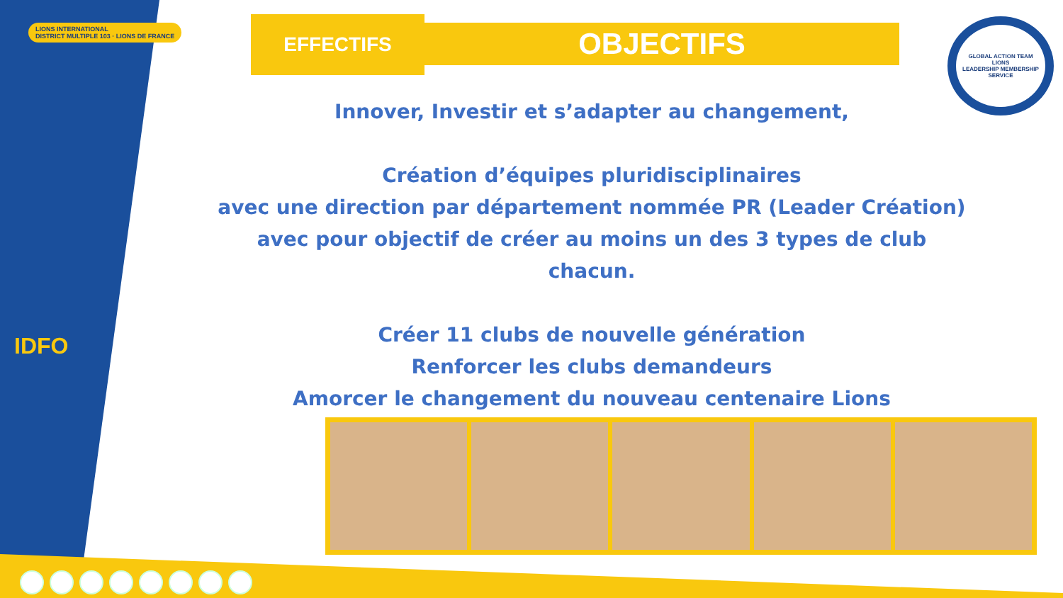LIONS INTERNATIONAL
DISTRICT MULTIPLE 103 · LIONS DE FRANCE
IDFO
EFFECTIFS OBJECTIFS
GLOBAL ACTION TEAM
LIONS
LEADERSHIP MEMBERSHIP SERVICE
Innover, Investir et s’adapter au changement,
Création d’équipes pluridisciplinaires
avec une direction par département nommée PR (Leader Création)
avec pour objectif de créer au moins un des 3 types de club chacun.
Créer 11 clubs de nouvelle génération
Renforcer les clubs demandeurs
Amorcer le changement du nouveau centenaire Lions